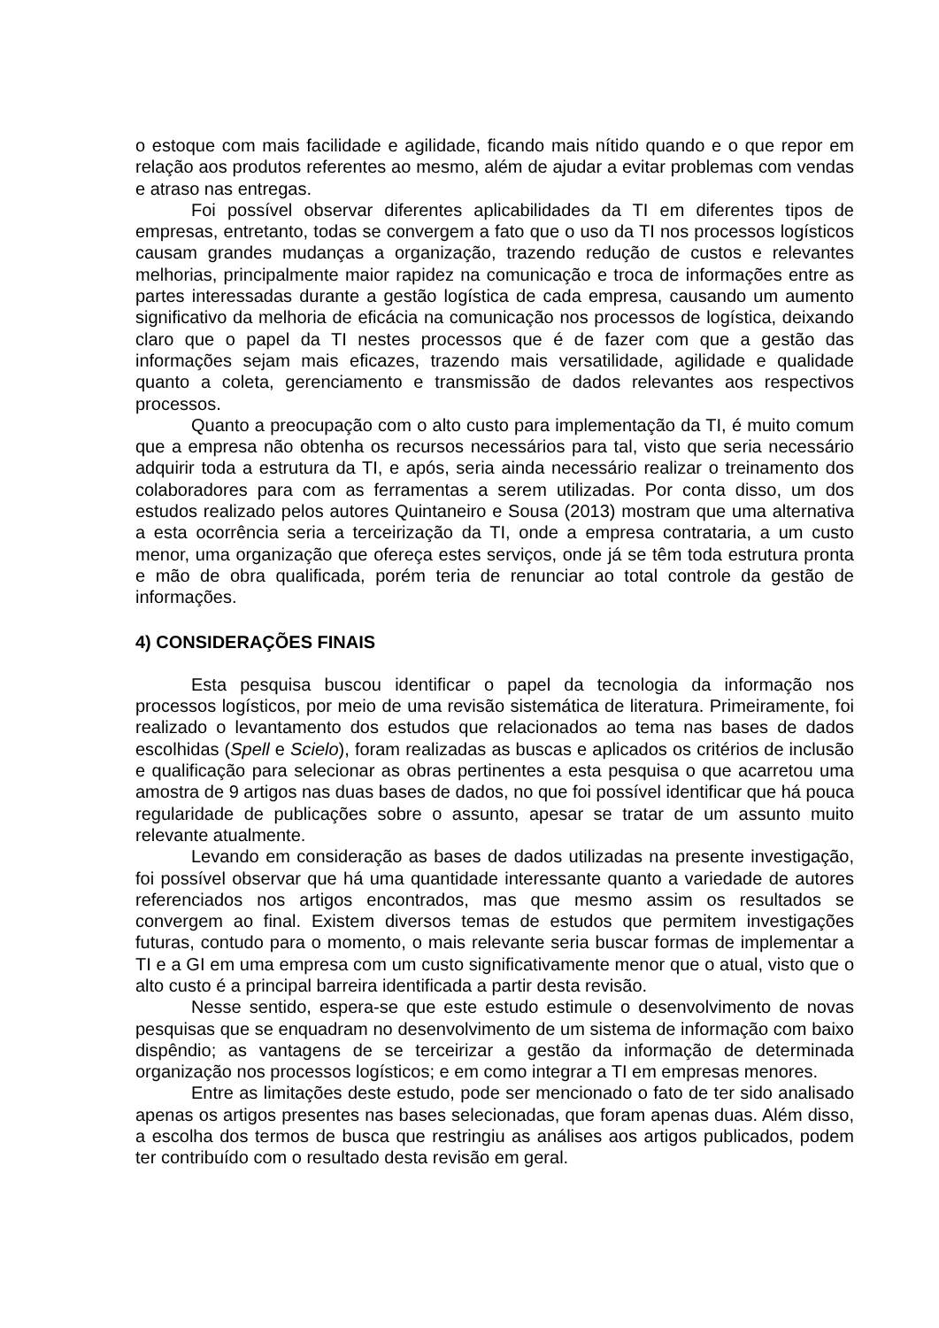o estoque com mais facilidade e agilidade, ficando mais nítido quando e o que repor em relação aos produtos referentes ao mesmo, além de ajudar a evitar problemas com vendas e atraso nas entregas.
Foi possível observar diferentes aplicabilidades da TI em diferentes tipos de empresas, entretanto, todas se convergem a fato que o uso da TI nos processos logísticos causam grandes mudanças a organização, trazendo redução de custos e relevantes melhorias, principalmente maior rapidez na comunicação e troca de informações entre as partes interessadas durante a gestão logística de cada empresa, causando um aumento significativo da melhoria de eficácia na comunicação nos processos de logística, deixando claro que o papel da TI nestes processos que é de fazer com que a gestão das informações sejam mais eficazes, trazendo mais versatilidade, agilidade e qualidade quanto a coleta, gerenciamento e transmissão de dados relevantes aos respectivos processos.
Quanto a preocupação com o alto custo para implementação da TI, é muito comum que a empresa não obtenha os recursos necessários para tal, visto que seria necessário adquirir toda a estrutura da TI, e após, seria ainda necessário realizar o treinamento dos colaboradores para com as ferramentas a serem utilizadas. Por conta disso, um dos estudos realizado pelos autores Quintaneiro e Sousa (2013) mostram que uma alternativa a esta ocorrência seria a terceirização da TI, onde a empresa contrataria, a um custo menor, uma organização que ofereça estes serviços, onde já se têm toda estrutura pronta e mão de obra qualificada, porém teria de renunciar ao total controle da gestão de informações.
4) CONSIDERAÇÕES FINAIS
Esta pesquisa buscou identificar o papel da tecnologia da informação nos processos logísticos, por meio de uma revisão sistemática de literatura. Primeiramente, foi realizado o levantamento dos estudos que relacionados ao tema nas bases de dados escolhidas (Spell e Scielo), foram realizadas as buscas e aplicados os critérios de inclusão e qualificação para selecionar as obras pertinentes a esta pesquisa o que acarretou uma amostra de 9 artigos nas duas bases de dados, no que foi possível identificar que há pouca regularidade de publicações sobre o assunto, apesar se tratar de um assunto muito relevante atualmente.
Levando em consideração as bases de dados utilizadas na presente investigação, foi possível observar que há uma quantidade interessante quanto a variedade de autores referenciados nos artigos encontrados, mas que mesmo assim os resultados se convergem ao final. Existem diversos temas de estudos que permitem investigações futuras, contudo para o momento, o mais relevante seria buscar formas de implementar a TI e a GI em uma empresa com um custo significativamente menor que o atual, visto que o alto custo é a principal barreira identificada a partir desta revisão.
Nesse sentido, espera-se que este estudo estimule o desenvolvimento de novas pesquisas que se enquadram no desenvolvimento de um sistema de informação com baixo dispêndio; as vantagens de se terceirizar a gestão da informação de determinada organização nos processos logísticos; e em como integrar a TI em empresas menores.
Entre as limitações deste estudo, pode ser mencionado o fato de ter sido analisado apenas os artigos presentes nas bases selecionadas, que foram apenas duas. Além disso, a escolha dos termos de busca que restringiu as análises aos artigos publicados, podem ter contribuído com o resultado desta revisão em geral.